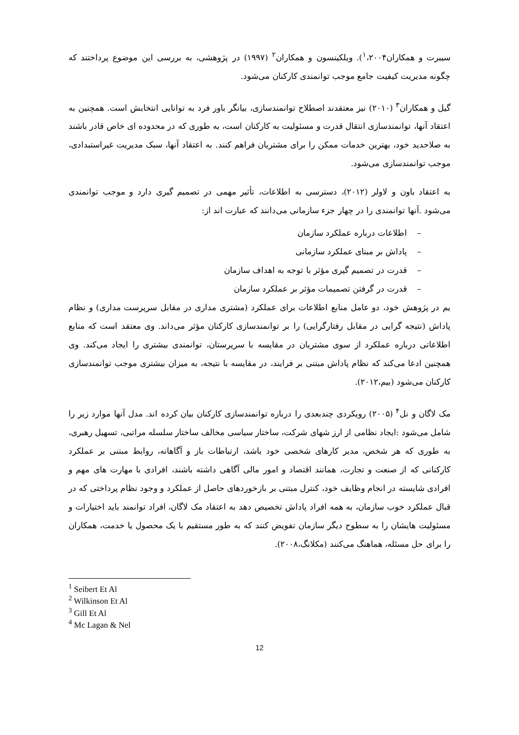سیبرت و همکاران<sup>۱</sup>،۲۰۰۴). ویلکینسون و همکاران<sup>۲</sup> (۱۹۹۷) در پژوهشی، به بررسی این موضوع پرداختند که چگونه مدیریت کیفیت جامع موجب توانمندی کارکنان می‌شود.
گیل و همکاران<sup>۳</sup> (۲۰۱۰) نیز معتقدند اصطلاح توانمندسازی، بیانگر باور فرد به توانایی انتخابش است. همچنین به اعتقاد آنها، توانمندسازی انتقال قدرت و مسئولیت به کارکنان است، به طوری که در محدوده ای خاص قادر باشند به صلاحدید خود، بهترین خدمات ممکن را برای مشتریان فراهم کنند. به اعتقاد آنها، سبک مدیریت غیراستبدادی، موجب توانمندسازی می‌شود.
به اعتقاد باون و لاولر (۲۰۱۲)، دسترسی به اطلاعات، تأثیر مهمی در تصمیم گیری دارد و موجب توانمندی می‌شود .آنها توانمندی را در چهار جزء سازمانی می‌دانند که عبارت اند از:
– اطلاعات درباره عملکرد سازمان
– پاداش بر مبنای عملکرد سازمانی
– قدرت در تصمیم گیری مؤثر با توجه به اهداف سازمان
– قدرت در گرفتن تصمیمات مؤثر بر عملکرد سازمان
یم در پژوهش خود، دو عامل منابع اطلاعات برای عملکرد (مشتری مداری در مقابل سرپرست مداری) و نظام پاداش (نتیجه گرایی در مقابل رفتارگرایی) را بر توانمندسازی کارکنان مؤثر می‌داند. وی معتقد است که منابع اطلاعاتی درباره عملکرد از سوی مشتریان در مقایسه با سرپرستان، توانمندی بیشتری را ایجاد می‌کند. وی همچنین ادعا می‌کند که نظام پاداش مبتنی بر فرایند، در مقایسه با نتیجه، به میزان بیشتری موجب توانمندسازی کارکنان می‌شود (بیم،۲۰۱۲).
مک لاگان و نل<sup>۴</sup> (۲۰۰۵) رویکردی چندبعدی را درباره توانمندسازی کارکنان بیان کرده اند. مدل آنها موارد زیر را شامل می‌شود :ایجاد نظامی از ارز شهای شرکت، ساختار سیاسی مخالف ساختار سلسله مراتبی، تسهیل رهبری، به طوری که هر شخص، مدیر کارهای شخصی خود باشد، ارتباطات باز و آگاهانه، روابط مبتنی بر عملکرد کارکنانی که از صنعت و تجارت، همانند اقتصاد و امور مالی آگاهی داشته باشند، افرادی با مهارت های مهم و افرادی شایسته در انجام وظایف خود، کنترل مبتنی بر بازخوردهای حاصل از عملکرد و وجود نظام پرداختی که در قبال عملکرد خوب سازمان، به همه افراد پاداش تخصیص دهد به اعتقاد مک لاگان، افراد توانمند باید اختیارات و مسئولیت هایشان را به سطوح دیگر سازمان تفویض کنند که به طور مستقیم با یک محصول یا خدمت، همکاران را برای حل مسئله، هماهنگ می‌کنند (مکلانگ،۲۰۰۸).
<sup>1</sup> Seibert Et Al
<sup>2</sup> Wilkinson Et Al
<sup>3</sup> Gill Et Al
<sup>4</sup> Mc Lagan & Nel
12